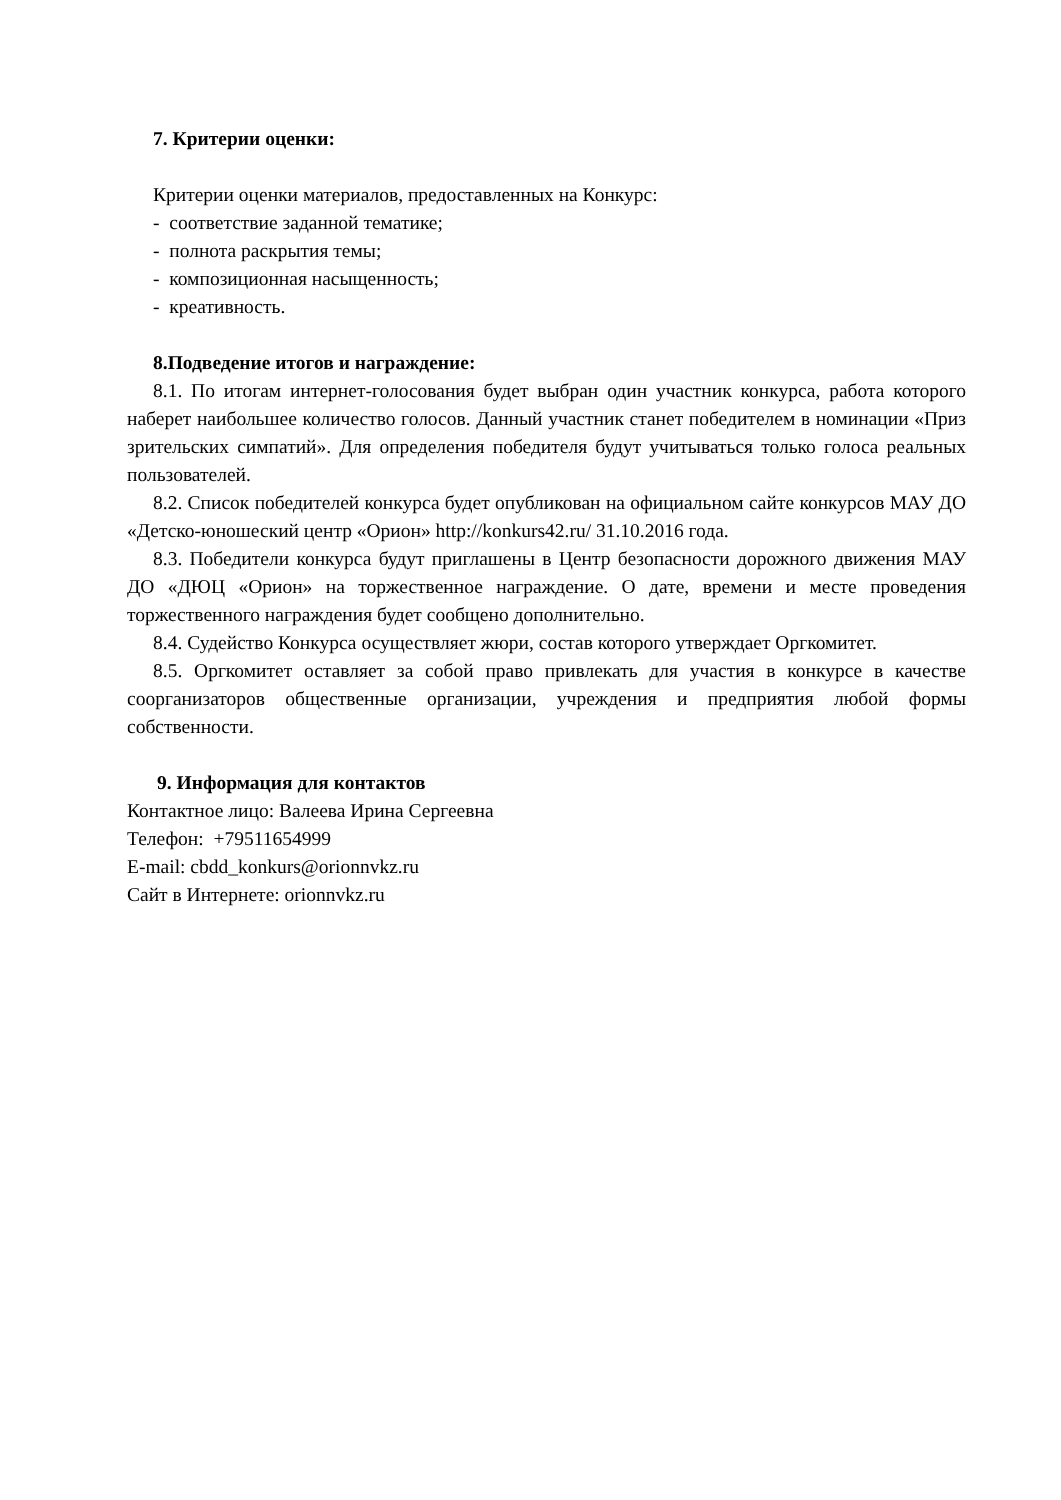7. Критерии оценки:
Критерии оценки материалов, предоставленных на Конкурс:
- соответствие заданной тематике;
- полнота раскрытия темы;
- композиционная насыщенность;
- креативность.
8.Подведение итогов и награждение:
8.1. По итогам интернет-голосования будет выбран один участник конкурса, работа которого наберет наибольшее количество голосов. Данный участник станет победителем в номинации «Приз зрительских симпатий». Для определения победителя будут учитываться только голоса реальных пользователей.
8.2. Список победителей конкурса будет опубликован на официальном сайте конкурсов МАУ ДО «Детско-юношеский центр «Орион» http://konkurs42.ru/ 31.10.2016 года.
8.3. Победители конкурса будут приглашены в Центр безопасности дорожного движения МАУ ДО «ДЮЦ «Орион» на торжественное награждение. О дате, времени и месте проведения торжественного награждения будет сообщено дополнительно.
8.4. Судейство Конкурса осуществляет жюри, состав которого утверждает Оргкомитет.
8.5. Оргкомитет оставляет за собой право привлекать для участия в конкурсе в качестве соорганизаторов общественные организации, учреждения и предприятия любой формы собственности.
9. Информация для контактов
Контактное лицо: Валеева Ирина Сергеевна
Телефон: +79511654999
E-mail: cbdd_konkurs@orionnvkz.ru
Сайт в Интернете: orionnvkz.ru